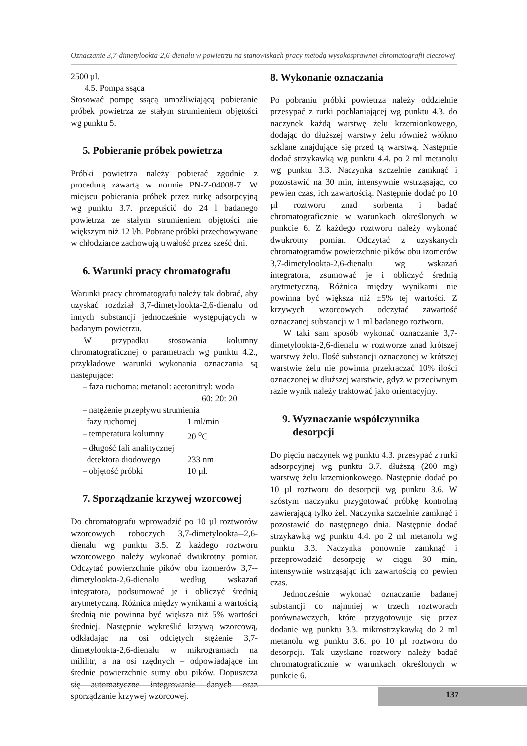Oznaczanie 3,7-dimetylookta-2,6-dienalu w powietrzu na stanowiskach pracy metodą wysokosprawnej chromatografii cieczowej
2500 µl.
4.5. Pompa ssąca
Stosować pompę ssącą umożliwiającą pobieranie próbek powietrza ze stałym strumieniem objętości wg punktu 5.
5. Pobieranie próbek powietrza
Próbki powietrza należy pobierać zgodnie z procedurą zawartą w normie PN-Z-04008-7. W miejscu pobierania próbek przez rurkę adsorpcyjną wg punktu 3.7. przepuścić do 24 l badanego powietrza ze stałym strumieniem objętości nie większym niż 12 l/h. Pobrane próbki przechowywane w chłodziarce zachowują trwałość przez sześć dni.
6. Warunki pracy chromatografu
Warunki pracy chromatografu należy tak dobrać, aby uzyskać rozdział 3,7-dimetylookta-2,6-dienalu od innych substancji jednocześnie występujących w badanym powietrzu.
W przypadku stosowania kolumny chromatograficznej o parametrach wg punktu 4.2., przykładowe warunki wykonania oznaczania są następujące:
– faza ruchoma: metanol: acetonitryl: woda
60: 20: 20
– natężenie przepływu strumienia
fazy ruchomej 1 ml/min
– temperatura kolumny 20 <sup>o</sup>C
– długość fali analitycznej
detektora diodowego 233 nm
– objętość próbki 10 µl.
7. Sporządzanie krzywej wzorcowej
Do chromatografu wprowadzić po 10 µl roztworów wzorcowych roboczych 3,7-dimetylookta--2,6-dienalu wg punktu 3.5. Z każdego roztworu wzorcowego należy wykonać dwukrotny pomiar. Odczytać powierzchnie pików obu izomerów 3,7--dimetylookta-2,6-dienalu według wskazań integratora, podsumować je i obliczyć średnią arytmetyczną. Różnica między wynikami a wartością średnią nie powinna być większa niż 5% wartości średniej. Następnie wykreślić krzywą wzorcową, odkładając na osi odciętych stężenie 3,7-dimetylookta-2,6-dienalu w mikrogramach na mililitr, a na osi rzędnych – odpowiadające im średnie powierzchnie sumy obu pików. Dopuszcza się automatyczne integrowanie danych oraz sporządzanie krzywej wzorcowej.
8. Wykonanie oznaczania
Po pobraniu próbki powietrza należy oddzielnie przesypać z rurki pochłaniającej wg punktu 4.3. do naczynek każdą warstwę żelu krzemionkowego, dodając do dłuższej warstwy żelu również włókno szklane znajdujące się przed tą warstwą. Następnie dodać strzykawką wg punktu 4.4. po 2 ml metanolu wg punktu 3.3. Naczynka szczelnie zamknąć i pozostawić na 30 min, intensywnie wstrząsając, co pewien czas, ich zawartością. Następnie dodać po 10 µl roztworu znad sorbenta i badać chromatograficznie w warunkach określonych w punkcie 6. Z każdego roztworu należy wykonać dwukrotny pomiar. Odczytać z uzyskanych chromatogramów powierzchnie pików obu izomerów 3,7-dimetylookta-2,6-dienalu wg wskazań integratora, zsumować je i obliczyć średnią arytmetyczną. Różnica między wynikami nie powinna być większa niż ±5% tej wartości. Z krzywych wzorcowych odczytać zawartość oznaczanej substancji w 1 ml badanego roztworu.
W taki sam sposób wykonać oznaczanie 3,7-dimetylookta-2,6-dienalu w roztworze znad krótszej warstwy żelu. Ilość substancji oznaczonej w krótszej warstwie żelu nie powinna przekraczać 10% ilości oznaczonej w dłuższej warstwie, gdyż w przeciwnym razie wynik należy traktować jako orientacyjny.
9. Wyznaczanie współczynnika
desorpcji
Do pięciu naczynek wg punktu 4.3. przesypać z rurki adsorpcyjnej wg punktu 3.7. dłuższą (200 mg) warstwę żelu krzemionkowego. Następnie dodać po 10 µl roztworu do desorpcji wg punktu 3.6. W szóstym naczynku przygotować próbkę kontrolną zawierającą tylko żel. Naczynka szczelnie zamknąć i pozostawić do następnego dnia. Następnie dodać strzykawką wg punktu 4.4. po 2 ml metanolu wg punktu 3.3. Naczynka ponownie zamknąć i przeprowadzić desorpcję w ciągu 30 min, intensywnie wstrząsając ich zawartością co pewien czas.
Jednocześnie wykonać oznaczanie badanej substancji co najmniej w trzech roztworach porównawczych, które przygotowuje się przez dodanie wg punktu 3.3. mikrostrzykawką do 2 ml metanolu wg punktu 3.6. po 10 µl roztworu do desorpcji. Tak uzyskane roztwory należy badać chromatograficznie w warunkach określonych w punkcie 6.
137